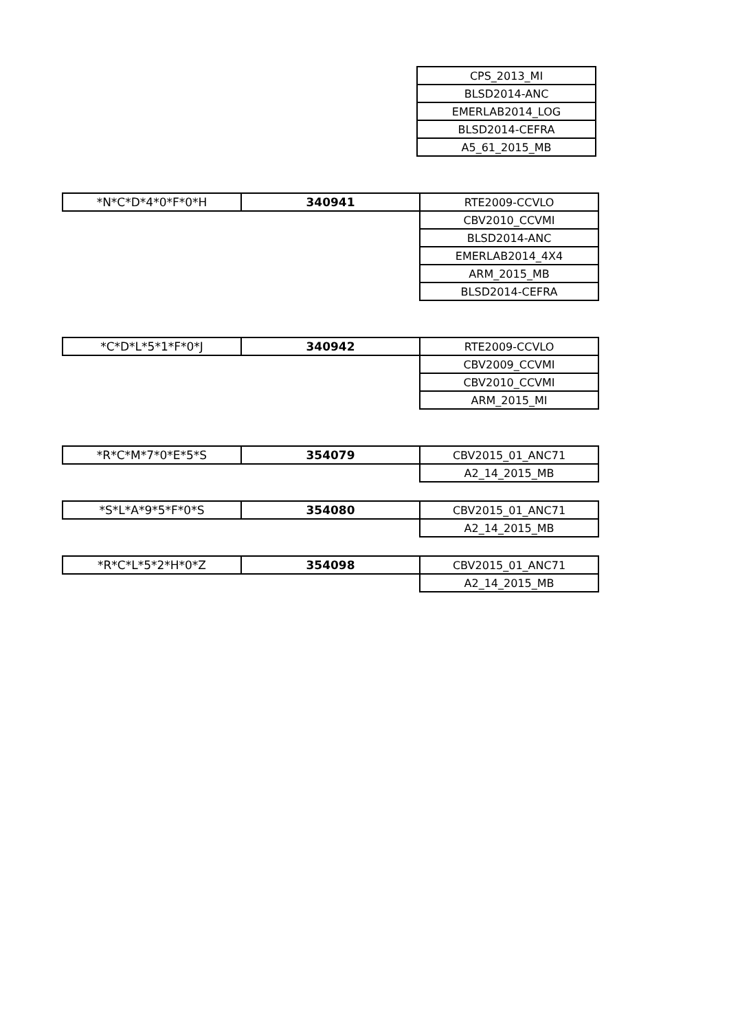| | | CPS_2013_MI |
| | | BLSD2014-ANC |
| | | EMERLAB2014_LOG |
| | | BLSD2014-CEFRA |
| | | A5_61_2015_MB |
| *N*C*D*4*0*F*0*H | 340941 | RTE2009-CCVLO |
| | | CBV2010_CCVMI |
| | | BLSD2014-ANC |
| | | EMERLAB2014_4X4 |
| | | ARM_2015_MB |
| | | BLSD2014-CEFRA |
| *C*D*L*5*1*F*0*J | 340942 | RTE2009-CCVLO |
| | | CBV2009_CCVMI |
| | | CBV2010_CCVMI |
| | | ARM_2015_MI |
| *R*C*M*7*0*E*5*S | 354079 | CBV2015_01_ANC71 |
| | | A2_14_2015_MB |
| *S*L*A*9*5*F*0*S | 354080 | CBV2015_01_ANC71 |
| | | A2_14_2015_MB |
| *R*C*L*5*2*H*0*Z | 354098 | CBV2015_01_ANC71 |
| | | A2_14_2015_MB |